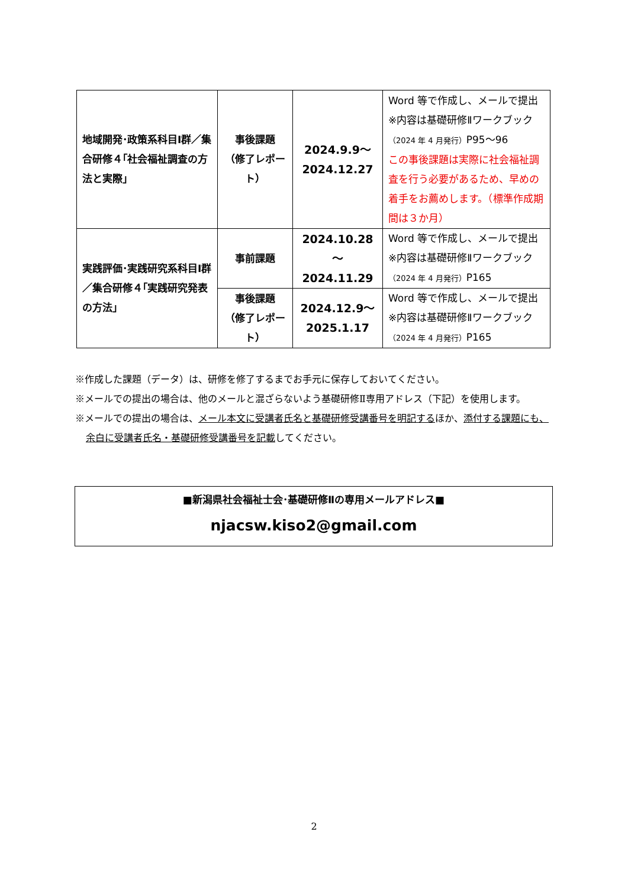| 地域開発･政策系科目Ⅰ群／集合研修４｢社会福祉調査の方法と実際｣ | 事後課題 （修了レポート） | 2024.9.9～ 2024.12.27 | Word 等で作成し、メールで提出 ※内容は基礎研修Ⅱワークブック （2024 年 4 月発行） P95～96 この事後課題は実際に社会福祉調査を行う必要があるため、早めの着手をお薦めします。（標準作成期間は３か月） |
| 実践評価･実践研究系科目Ⅰ群／集合研修４｢実践研究発表の方法｣ | 事前課題 | 2024.10.28～ 2024.11.29 | Word 等で作成し、メールで提出 ※内容は基礎研修Ⅱワークブック （2024 年 4 月発行） P165 |
| | 事後課題 （修了レポート） | 2024.12.9～ 2025.1.17 | Word 等で作成し、メールで提出 ※内容は基礎研修Ⅱワークブック （2024 年 4 月発行） P165 |
※作成した課題（データ）は、研修を修了するまでお手元に保存しておいてください。
※メールでの提出の場合は、他のメールと混ざらないよう基礎研修Ⅱ専用アドレス（下記）を使用します。
※メールでの提出の場合は、メール本文に受講者氏名と基礎研修受講番号を明記するほか、添付する課題にも、余白に受講者氏名・基礎研修受講番号を記載してください。
■新潟県社会福祉士会･基礎研修Ⅱの専用メールアドレス■
njacsw.kiso2@gmail.com
2